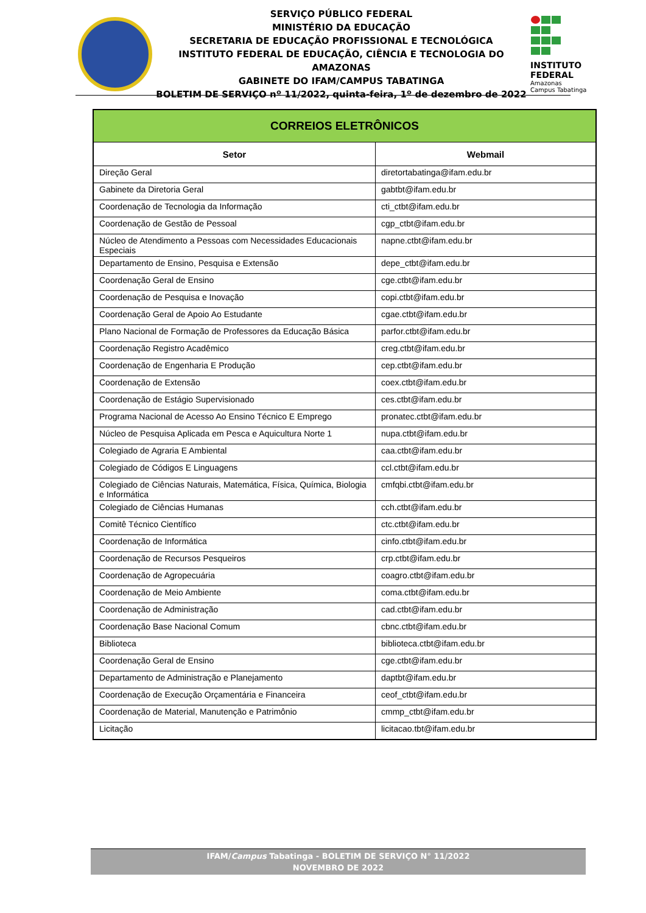SERVIÇO PÚBLICO FEDERAL
MINISTÉRIO DA EDUCAÇÃO
SECRETARIA DE EDUCAÇÃO PROFISSIONAL E TECNOLÓGICA
INSTITUTO FEDERAL DE EDUCAÇÃO, CIÊNCIA E TECNOLOGIA DO AMAZONAS
GABINETE DO IFAM/CAMPUS TABATINGA
BOLETIM DE SERVIÇO nº 11/2022, quinta-feira, 1º de dezembro de 2022
INSTITUTO FEDERAL
Amazonas
Campus Tabatinga
| CORREIOS ELETRÔNICOS | |
| --- | --- |
| Setor | Webmail |
| Direção Geral | diretortabatinga@ifam.edu.br |
| Gabinete da Diretoria Geral | gabtbt@ifam.edu.br |
| Coordenação de Tecnologia da Informação | cti_ctbt@ifam.edu.br |
| Coordenação de Gestão de Pessoal | cgp_ctbt@ifam.edu.br |
| Núcleo de Atendimento a Pessoas com Necessidades Educacionais Especiais | napne.ctbt@ifam.edu.br |
| Departamento de Ensino, Pesquisa e Extensão | depe_ctbt@ifam.edu.br |
| Coordenação Geral de Ensino | cge.ctbt@ifam.edu.br |
| Coordenação de Pesquisa e Inovação | copi.ctbt@ifam.edu.br |
| Coordenação Geral de Apoio Ao Estudante | cgae.ctbt@ifam.edu.br |
| Plano Nacional de Formação de Professores da Educação Básica | parfor.ctbt@ifam.edu.br |
| Coordenação Registro Acadêmico | creg.ctbt@ifam.edu.br |
| Coordenação de Engenharia E Produção | cep.ctbt@ifam.edu.br |
| Coordenação de Extensão | coex.ctbt@ifam.edu.br |
| Coordenação de Estágio Supervisionado | ces.ctbt@ifam.edu.br |
| Programa Nacional de Acesso Ao Ensino Técnico E Emprego | pronatec.ctbt@ifam.edu.br |
| Núcleo de Pesquisa Aplicada em Pesca e Aquicultura Norte 1 | nupa.ctbt@ifam.edu.br |
| Colegiado de Agraria E Ambiental | caa.ctbt@ifam.edu.br |
| Colegiado de Códigos E Linguagens | ccl.ctbt@ifam.edu.br |
| Colegiado de Ciências Naturais, Matemática, Física, Química, Biologia e Informática | cmfqbi.ctbt@ifam.edu.br |
| Colegiado de Ciências Humanas | cch.ctbt@ifam.edu.br |
| Comitê Técnico Científico | ctc.ctbt@ifam.edu.br |
| Coordenação de Informática | cinfo.ctbt@ifam.edu.br |
| Coordenação de Recursos Pesqueiros | crp.ctbt@ifam.edu.br |
| Coordenação de Agropecuária | coagro.ctbt@ifam.edu.br |
| Coordenação de Meio Ambiente | coma.ctbt@ifam.edu.br |
| Coordenação de Administração | cad.ctbt@ifam.edu.br |
| Coordenação Base Nacional Comum | cbnc.ctbt@ifam.edu.br |
| Biblioteca | biblioteca.ctbt@ifam.edu.br |
| Coordenação Geral de Ensino | cge.ctbt@ifam.edu.br |
| Departamento de Administração e Planejamento | daptbt@ifam.edu.br |
| Coordenação de Execução Orçamentária e Financeira | ceof_ctbt@ifam.edu.br |
| Coordenação de Material, Manutenção e Patrimônio | cmmp_ctbt@ifam.edu.br |
| Licitação | licitacao.tbt@ifam.edu.br |
IFAM/Campus Tabatinga - BOLETIM DE SERVIÇO N° 11/2022
NOVEMBRO DE 2022